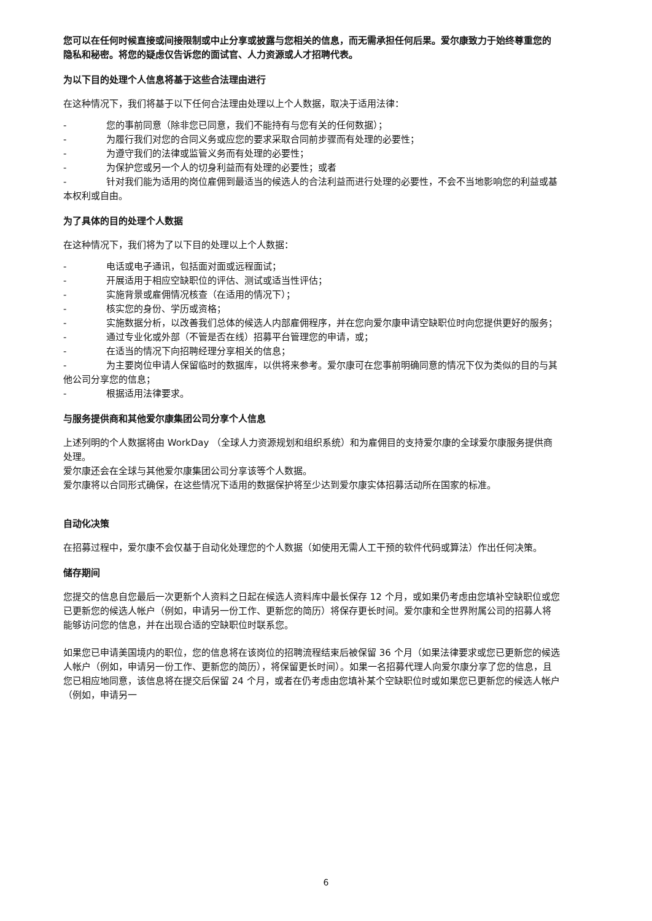您可以在任何时候直接或间接限制或中止分享或披露与您相关的信息，而无需承担任何后果。爱尔康致力于始终尊重您的隐私和秘密。将您的疑虑仅告诉您的面试官、人力资源或人才招聘代表。
为以下目的处理个人信息将基于这些合法理由进行
在这种情况下，我们将基于以下任何合法理由处理以上个人数据，取决于适用法律：
- 您的事前同意（除非您已同意，我们不能持有与您有关的任何数据）；
- 为履行我们对您的合同义务或应您的要求采取合同前步骤而有处理的必要性；
- 为遵守我们的法律或监管义务而有处理的必要性；
- 为保护您或另一个人的切身利益而有处理的必要性；或者
- 针对我们能为适用的岗位雇佣到最适当的候选人的合法利益而进行处理的必要性，不会不当地影响您的利益或基本权利或自由。
为了具体的目的处理个人数据
在这种情况下，我们将为了以下目的处理以上个人数据：
- 电话或电子通讯，包括面对面或远程面试；
- 开展适用于相应空缺职位的评估、测试或适当性评估；
- 实施背景或雇佣情况核查（在适用的情况下）；
- 核实您的身份、学历或资格；
- 实施数据分析，以改善我们总体的候选人内部雇佣程序，并在您向爱尔康申请空缺职位时向您提供更好的服务；
- 通过专业化或外部（不管是否在线）招募平台管理您的申请，或；
- 在适当的情况下向招聘经理分享相关的信息；
- 为主要岗位申请人保留临时的数据库，以供将来参考。爱尔康可在您事前明确同意的情况下仅为类似的目的与其他公司分享您的信息；
- 根据适用法律要求。
与服务提供商和其他爱尔康集团公司分享个人信息
上述列明的个人数据将由 WorkDay （全球人力资源规划和组织系统）和为雇佣目的支持爱尔康的全球爱尔康服务提供商处理。
爱尔康还会在全球与其他爱尔康集团公司分享该等个人数据。
爱尔康将以合同形式确保，在这些情况下适用的数据保护将至少达到爱尔康实体招募活动所在国家的标准。
自动化决策
在招募过程中，爱尔康不会仅基于自动化处理您的个人数据（如使用无需人工干预的软件代码或算法）作出任何决策。
储存期间
您提交的信息自您最后一次更新个人资料之日起在候选人资料库中最长保存 12 个月，或如果仍考虑由您填补空缺职位或您已更新您的候选人帐户（例如，申请另一份工作、更新您的简历）将保存更长时间。爱尔康和全世界附属公司的招募人将能够访问您的信息，并在出现合适的空缺职位时联系您。
如果您已申请美国境内的职位，您的信息将在该岗位的招聘流程结束后被保留 36 个月（如果法律要求或您已更新您的候选人帐户（例如，申请另一份工作、更新您的简历），将保留更长时间）。如果一名招募代理人向爱尔康分享了您的信息，且您已相应地同意，该信息将在提交后保留 24 个月，或者在仍考虑由您填补某个空缺职位时或如果您已更新您的候选人帐户（例如，申请另一
6